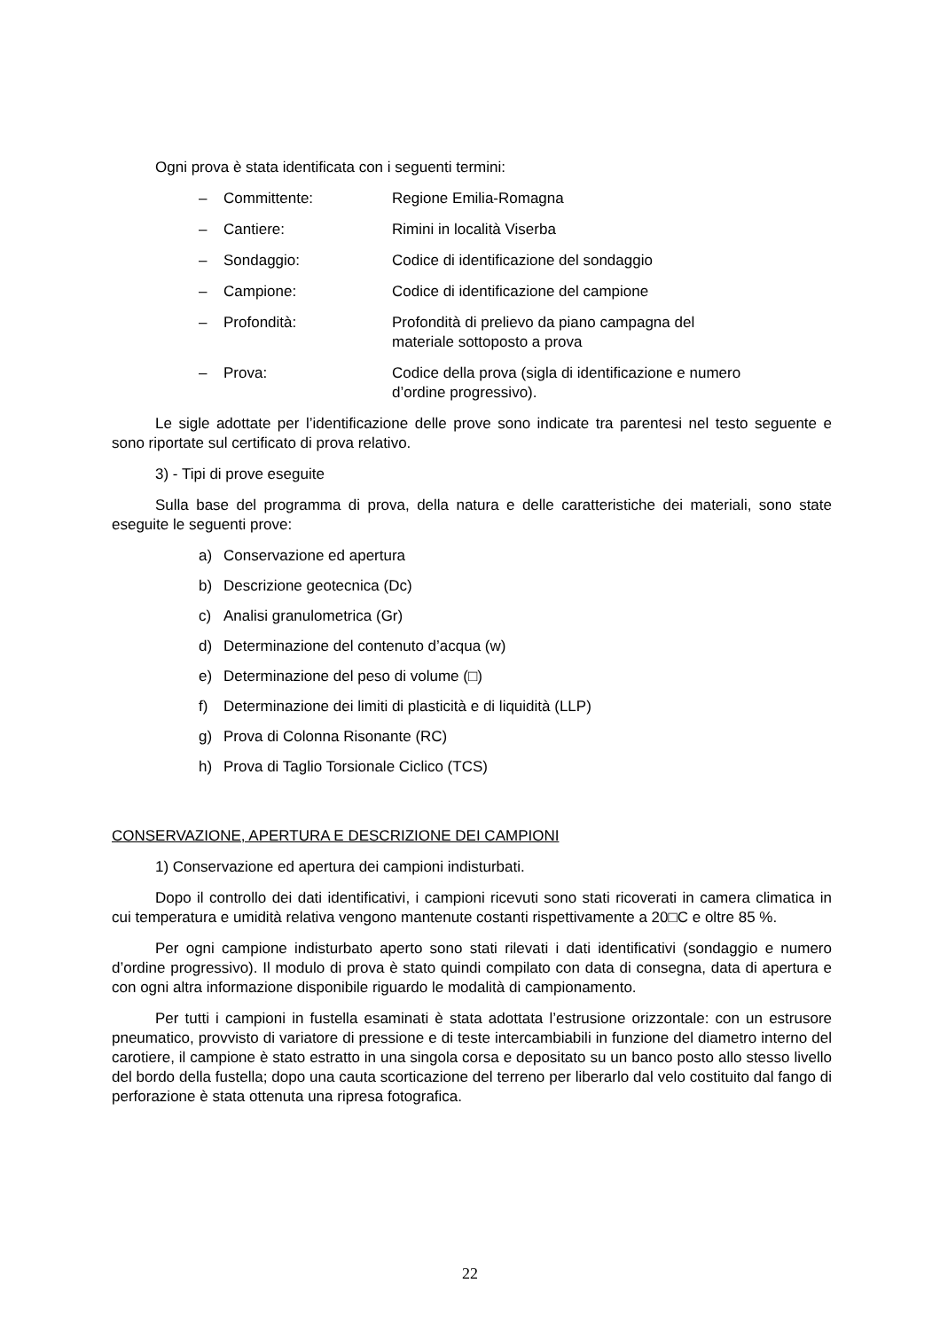Ogni prova è stata identificata con i seguenti termini:
– Committente: Regione Emilia-Romagna
– Cantiere: Rimini in località Viserba
– Sondaggio: Codice di identificazione del sondaggio
– Campione: Codice di identificazione del campione
– Profondità: Profondità di prelievo da piano campagna del materiale sottoposto a prova
– Prova: Codice della prova (sigla di identificazione e numero d’ordine progressivo).
Le sigle adottate per l’identificazione delle prove sono indicate tra parentesi nel testo seguente e sono riportate sul certificato di prova relativo.
3) - Tipi di prove eseguite
Sulla base del programma di prova, della natura e delle caratteristiche dei materiali, sono state eseguite le seguenti prove:
a) Conservazione ed apertura
b) Descrizione geotecnica (Dc)
c) Analisi granulometrica (Gr)
d) Determinazione del contenuto d’acqua (w)
e) Determinazione del peso di volume (□)
f) Determinazione dei limiti di plasticità e di liquidità (LLP)
g) Prova di Colonna Risonante (RC)
h) Prova di Taglio Torsionale Ciclico (TCS)
CONSERVAZIONE, APERTURA E DESCRIZIONE DEI CAMPIONI
1) Conservazione ed apertura dei campioni indisturbati.
Dopo il controllo dei dati identificativi, i campioni ricevuti sono stati ricoverati in camera climatica in cui temperatura e umidità relativa vengono mantenute costanti rispettivamente a 20□C e oltre 85 %.
Per ogni campione indisturbato aperto sono stati rilevati i dati identificativi (sondaggio e numero d’ordine progressivo). Il modulo di prova è stato quindi compilato con data di consegna, data di apertura e con ogni altra informazione disponibile riguardo le modalità di campionamento.
Per tutti i campioni in fustella esaminati è stata adottata l’estrusione orizzontale: con un estrusore pneumatico, provvisto di variatore di pressione e di teste intercambiabili in funzione del diametro interno del carotiere, il campione è stato estratto in una singola corsa e depositato su un banco posto allo stesso livello del bordo della fustella; dopo una cauta scorticazione del terreno per liberarlo dal velo costituito dal fango di perforazione è stata ottenuta una ripresa fotografica.
22